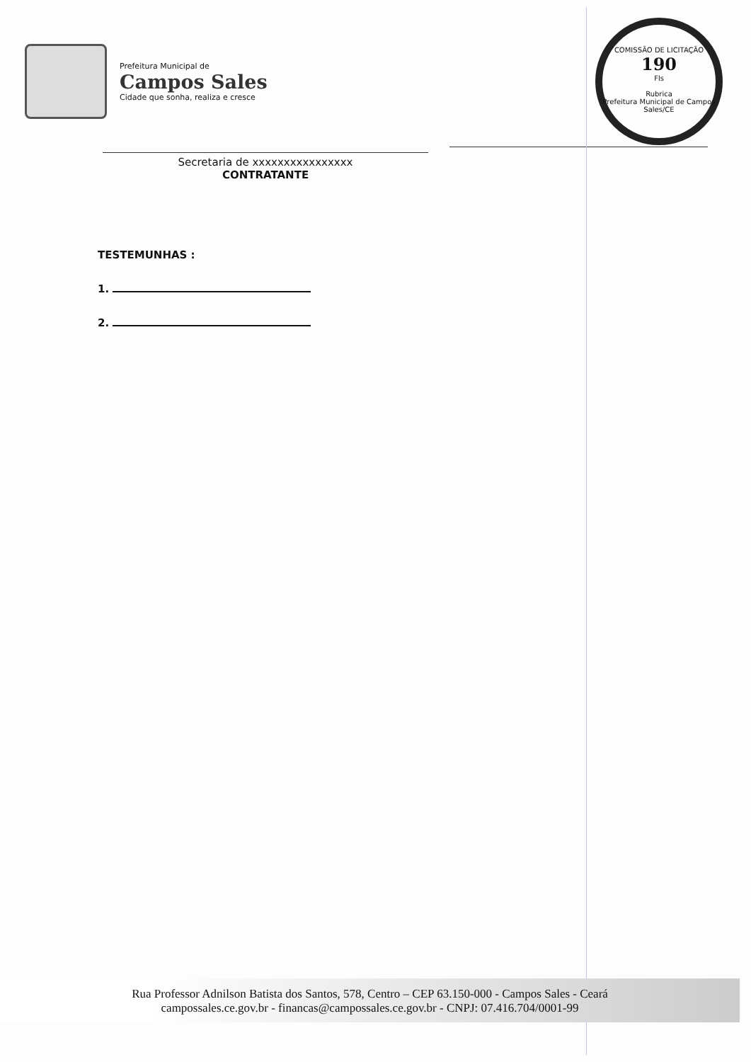Prefeitura Municipal de
Campos Sales
Cidade que sonha, realiza e cresce
COMISSÃO DE LICITAÇÃO
190
Fls
Rubrica
Prefeitura Municipal de Campos Sales/CE
Secretaria de xxxxxxxxxxxxxxxx
CONTRATANTE
TESTEMUNHAS :
1.
2.
Rua Professor Adnilson Batista dos Santos, 578, Centro – CEP 63.150-000 - Campos Sales - Ceará
campossales.ce.gov.br - financas@campossales.ce.gov.br - CNPJ: 07.416.704/0001-99